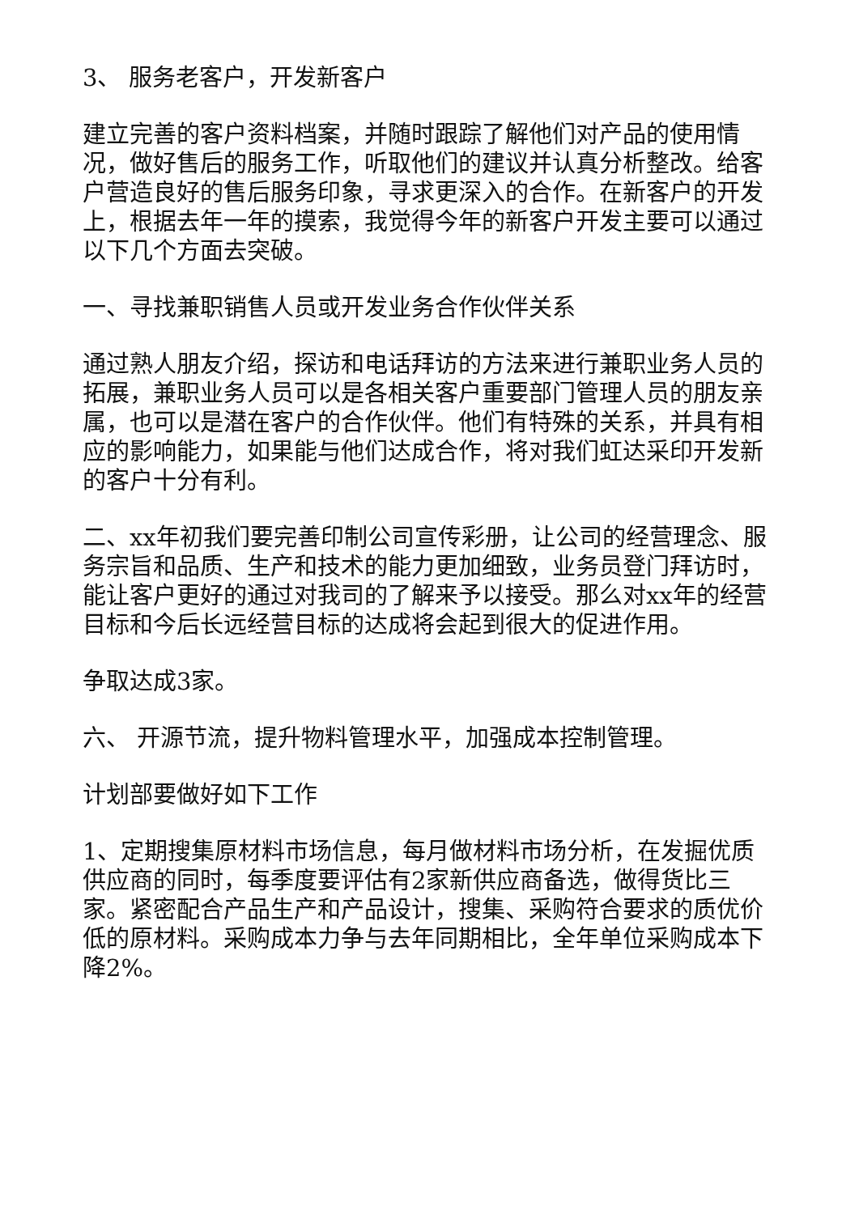3、 服务老客户，开发新客户
建立完善的客户资料档案，并随时跟踪了解他们对产品的使用情况，做好售后的服务工作，听取他们的建议并认真分析整改。给客户营造良好的售后服务印象，寻求更深入的合作。在新客户的开发上，根据去年一年的摸索，我觉得今年的新客户开发主要可以通过以下几个方面去突破。
一、寻找兼职销售人员或开发业务合作伙伴关系
通过熟人朋友介绍，探访和电话拜访的方法来进行兼职业务人员的拓展，兼职业务人员可以是各相关客户重要部门管理人员的朋友亲属，也可以是潜在客户的合作伙伴。他们有特殊的关系，并具有相应的影响能力，如果能与他们达成合作，将对我们虹达采印开发新的客户十分有利。
二、xx年初我们要完善印制公司宣传彩册，让公司的经营理念、服务宗旨和品质、生产和技术的能力更加细致，业务员登门拜访时，能让客户更好的通过对我司的了解来予以接受。那么对xx年的经营目标和今后长远经营目标的达成将会起到很大的促进作用。
争取达成3家。
六、 开源节流，提升物料管理水平，加强成本控制管理。
计划部要做好如下工作
1、定期搜集原材料市场信息，每月做材料市场分析，在发掘优质供应商的同时，每季度要评估有2家新供应商备选，做得货比三家。紧密配合产品生产和产品设计，搜集、采购符合要求的质优价低的原材料。采购成本力争与去年同期相比，全年单位采购成本下降2%。